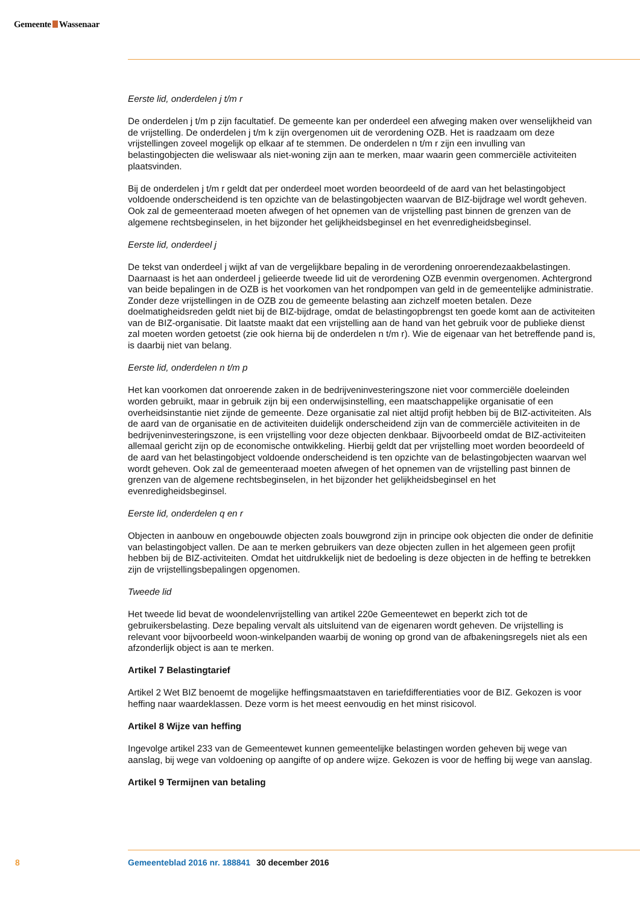Gemeente Wassenaar
Eerste lid, onderdelen j t/m r
De onderdelen j t/m p zijn facultatief. De gemeente kan per onderdeel een afweging maken over wenselijkheid van de vrijstelling. De onderdelen j t/m k zijn overgenomen uit de verordening OZB. Het is raadzaam om deze vrijstellingen zoveel mogelijk op elkaar af te stemmen. De onderdelen n t/m r zijn een invulling van belastingobjecten die weliswaar als niet-woning zijn aan te merken, maar waarin geen commerciële activiteiten plaatsvinden.
Bij de onderdelen j t/m r geldt dat per onderdeel moet worden beoordeeld of de aard van het belastingobject voldoende onderscheidend is ten opzichte van de belastingobjecten waarvan de BIZ-bijdrage wel wordt geheven. Ook zal de gemeenteraad moeten afwegen of het opnemen van de vrijstelling past binnen de grenzen van de algemene rechtsbeginselen, in het bijzonder het gelijkheidsbeginsel en het evenredigheidsbeginsel.
Eerste lid, onderdeel j
De tekst van onderdeel j wijkt af van de vergelijkbare bepaling in de verordening onroerendezaakbelastingen. Daarnaast is het aan onderdeel j gelieerde tweede lid uit de verordening OZB evenmin overgenomen. Achtergrond van beide bepalingen in de OZB is het voorkomen van het rondpompen van geld in de gemeentelijke administratie. Zonder deze vrijstellingen in de OZB zou de gemeente belasting aan zichzelf moeten betalen. Deze doelmatigheidsreden geldt niet bij de BIZ-bijdrage, omdat de belastingopbrengst ten goede komt aan de activiteiten van de BIZ-organisatie. Dit laatste maakt dat een vrijstelling aan de hand van het gebruik voor de publieke dienst zal moeten worden getoetst (zie ook hierna bij de onderdelen n t/m r). Wie de eigenaar van het betreffende pand is, is daarbij niet van belang.
Eerste lid, onderdelen n t/m p
Het kan voorkomen dat onroerende zaken in de bedrijveninvesteringszone niet voor commerciële doeleinden worden gebruikt, maar in gebruik zijn bij een onderwijsinstelling, een maatschappelijke organisatie of een overheidsinstantie niet zijnde de gemeente. Deze organisatie zal niet altijd profijt hebben bij de BIZ-activiteiten. Als de aard van de organisatie en de activiteiten duidelijk onderscheidend zijn van de commerciële activiteiten in de bedrijveninvesteringszone, is een vrijstelling voor deze objecten denkbaar. Bijvoorbeeld omdat de BIZ-activiteiten allemaal gericht zijn op de economische ontwikkeling. Hierbij geldt dat per vrijstelling moet worden beoordeeld of de aard van het belastingobject voldoende onderscheidend is ten opzichte van de belastingobjecten waarvan wel wordt geheven. Ook zal de gemeenteraad moeten afwegen of het opnemen van de vrijstelling past binnen de grenzen van de algemene rechtsbeginselen, in het bijzonder het gelijkheidsbeginsel en het evenredigheidsbeginsel.
Eerste lid, onderdelen q en r
Objecten in aanbouw en ongebouwde objecten zoals bouwgrond zijn in principe ook objecten die onder de definitie van belastingobject vallen. De aan te merken gebruikers van deze objecten zullen in het algemeen geen profijt hebben bij de BIZ-activiteiten. Omdat het uitdrukkelijk niet de bedoeling is deze objecten in de heffing te betrekken zijn de vrijstellingsbepalingen opgenomen.
Tweede lid
Het tweede lid bevat de woondelenvrijstelling van artikel 220e Gemeentewet en beperkt zich tot de gebruikersbelasting. Deze bepaling vervalt als uitsluitend van de eigenaren wordt geheven. De vrijstelling is relevant voor bijvoorbeeld woon-winkelpanden waarbij de woning op grond van de afbakeningsregels niet als een afzonderlijk object is aan te merken.
Artikel 7 Belastingtarief
Artikel 2 Wet BIZ benoemt de mogelijke heffingsmaatstaven en tariefdifferentiaties voor de BIZ. Gekozen is voor heffing naar waardeklassen. Deze vorm is het meest eenvoudig en het minst risicovol.
Artikel 8 Wijze van heffing
Ingevolge artikel 233 van de Gemeentewet kunnen gemeentelijke belastingen worden geheven bij wege van aanslag, bij wege van voldoening op aangifte of op andere wijze. Gekozen is voor de heffing bij wege van aanslag.
Artikel 9 Termijnen van betaling
8 Gemeenteblad 2016 nr. 188841 30 december 2016